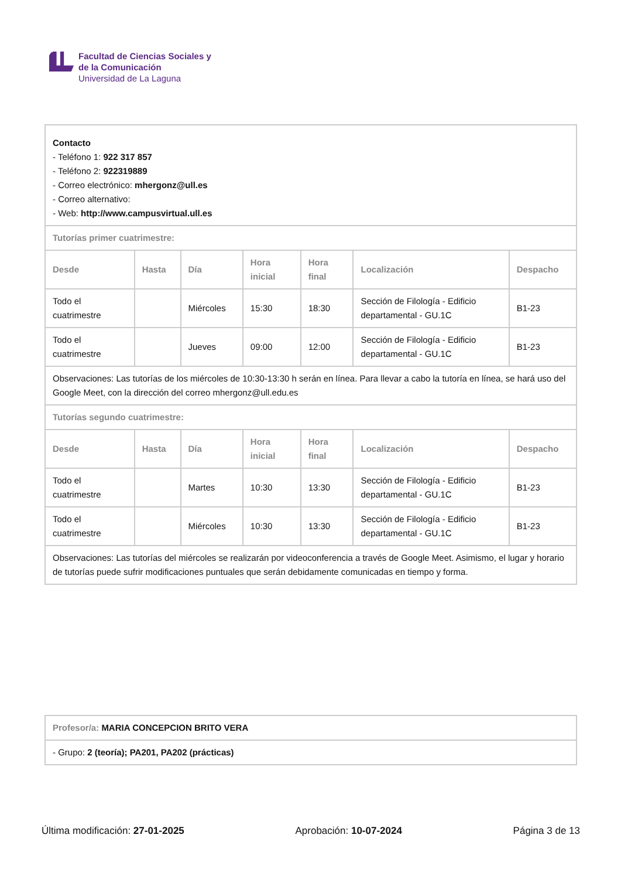Facultad de Ciencias Sociales y
de la Comunicación
Universidad de La Laguna
| Contacto - Teléfono 1: 922 317 857 - Teléfono 2: 922319889 - Correo electrónico: mhergonz@ull.es - Correo alternativo: - Web: http://www.campusvirtual.ull.es | | | | | | |
| Tutorías primer cuatrimestre: | | | | | | |
| Desde | Hasta | Día | Hora inicial | Hora final | Localización | Despacho |
| Todo el cuatrimestre | | Miércoles | 15:30 | 18:30 | Sección de Filología - Edificio departamental - GU.1C | B1-23 |
| Todo el cuatrimestre | | Jueves | 09:00 | 12:00 | Sección de Filología - Edificio departamental - GU.1C | B1-23 |
| Observaciones: Las tutorías de los miércoles de 10:30-13:30 h serán en línea. Para llevar a cabo la tutoría en línea, se hará uso del Google Meet, con la dirección del correo mhergonz@ull.edu.es | | | | | | |
| Tutorías segundo cuatrimestre: | | | | | | |
| Desde | Hasta | Día | Hora inicial | Hora final | Localización | Despacho |
| Todo el cuatrimestre | | Martes | 10:30 | 13:30 | Sección de Filología - Edificio departamental - GU.1C | B1-23 |
| Todo el cuatrimestre | | Miércoles | 10:30 | 13:30 | Sección de Filología - Edificio departamental - GU.1C | B1-23 |
| Observaciones: Las tutorías del miércoles se realizarán por videoconferencia a través de Google Meet. Asimismo, el lugar y horario de tutorías puede sufrir modificaciones puntuales que serán debidamente comunicadas en tiempo y forma. | | | | | | |
| Profesor/a: MARIA CONCEPCION BRITO VERA |
| - Grupo: 2 (teoría); PA201, PA202 (prácticas) |
Última modificación: 27-01-2025 Aprobación: 10-07-2024 Página 3 de 13